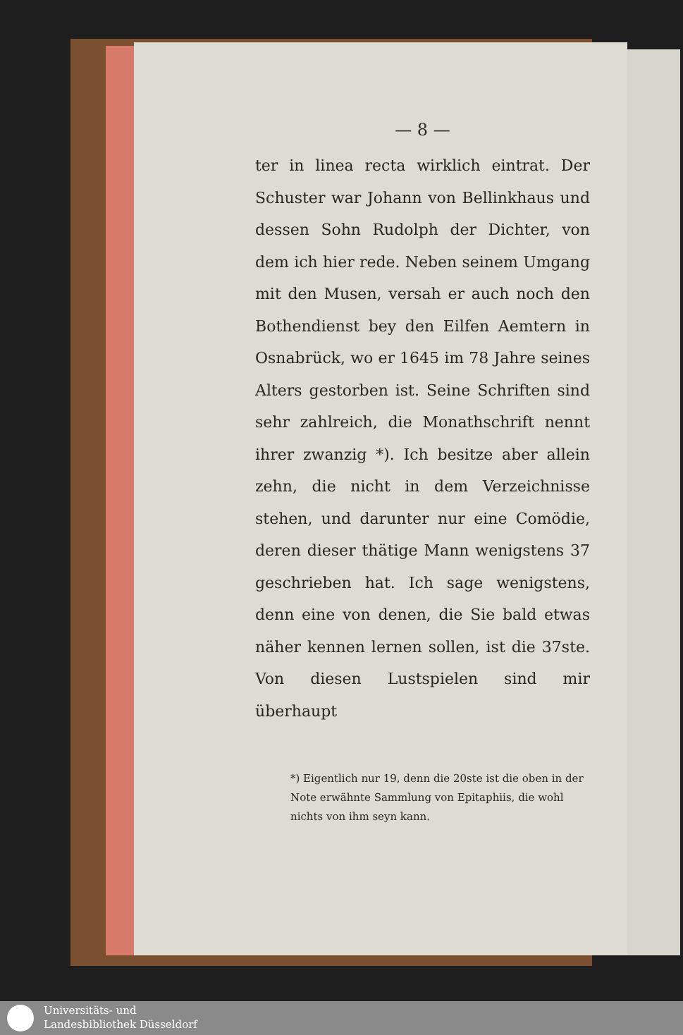— 8 —
ter in linea recta wirklich eintrat. Der Schuster war Johann von Bellinkhaus und dessen Sohn Rudolph der Dichter, von dem ich hier rede. Neben seinem Umgang mit den Musen, versah er auch noch den Bothendienst bey den Eilfen Aemtern in Osnabrück, wo er 1645 im 78 Jahre seines Alters gestorben ist. Seine Schriften sind sehr zahlreich, die Monathschrift nennt ihrer zwanzig *). Ich besitze aber allein zehn, die nicht in dem Verzeichnisse stehen, und darunter nur eine Comödie, deren dieser thätige Mann wenigstens 37 geschrieben hat. Ich sage wenigstens, denn eine von denen, die Sie bald etwas näher kennen lernen sollen, ist die 37ste. Von diesen Lustspielen sind mir überhaupt
*) Eigentlich nur 19, denn die 20ste ist die oben in der Note erwähnte Sammlung von Epitaphiis, die wohl nichts von ihm seyn kann.
Universitäts- und
Landesbibliothek Düsseldorf